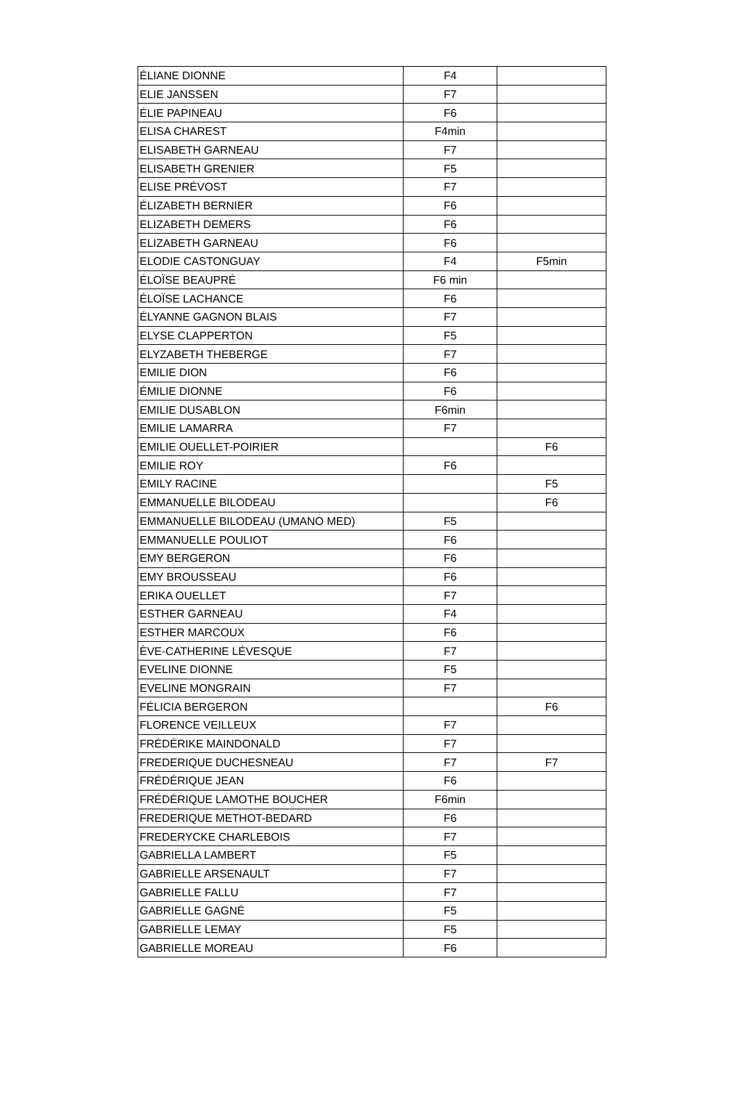| ÉLIANE DIONNE | F4 | |
| ELIE JANSSEN | F7 | |
| ÉLIE PAPINEAU | F6 | |
| ELISA CHAREST | F4min | |
| ELISABETH GARNEAU | F7 | |
| ELISABETH GRENIER | F5 | |
| ELISE PRÉVOST | F7 | |
| ÉLIZABETH BERNIER | F6 | |
| ELIZABETH DEMERS | F6 | |
| ELIZABETH GARNEAU | F6 | |
| ELODIE CASTONGUAY | F4 | F5min |
| ÉLOÏSE BEAUPRÉ | F6 min | |
| ÉLOÏSE LACHANCE | F6 | |
| ÉLYANNE GAGNON BLAIS | F7 | |
| ELYSE CLAPPERTON | F5 | |
| ELYZABETH THEBERGE | F7 | |
| EMILIE DION | F6 | |
| ÉMILIE DIONNE | F6 | |
| EMILIE DUSABLON | F6min | |
| EMILIE LAMARRA | F7 | |
| EMILIE OUELLET-POIRIER | | F6 |
| EMILIE ROY | F6 | |
| EMILY RACINE | | F5 |
| EMMANUELLE BILODEAU | | F6 |
| EMMANUELLE BILODEAU (UMANO MED) | F5 | |
| EMMANUELLE POULIOT | F6 | |
| EMY BERGERON | F6 | |
| EMY BROUSSEAU | F6 | |
| ERIKA OUELLET | F7 | |
| ESTHER GARNEAU | F4 | |
| ESTHER MARCOUX | F6 | |
| ÈVE-CATHERINE LÉVESQUE | F7 | |
| EVELINE DIONNE | F5 | |
| EVELINE MONGRAIN | F7 | |
| FÉLICIA BERGERON | | F6 |
| FLORENCE VEILLEUX | F7 | |
| FRÉDÉRIKE MAINDONALD | F7 | |
| FREDERIQUE DUCHESNEAU | F7 | F7 |
| FRÉDÉRIQUE JEAN | F6 | |
| FRÉDÉRIQUE LAMOTHE BOUCHER | F6min | |
| FREDERIQUE METHOT-BEDARD | F6 | |
| FREDERYCKE CHARLEBOIS | F7 | |
| GABRIELLA LAMBERT | F5 | |
| GABRIELLE ARSENAULT | F7 | |
| GABRIELLE FALLU | F7 | |
| GABRIELLE GAGNÉ | F5 | |
| GABRIELLE LEMAY | F5 | |
| GABRIELLE MOREAU | F6 | |